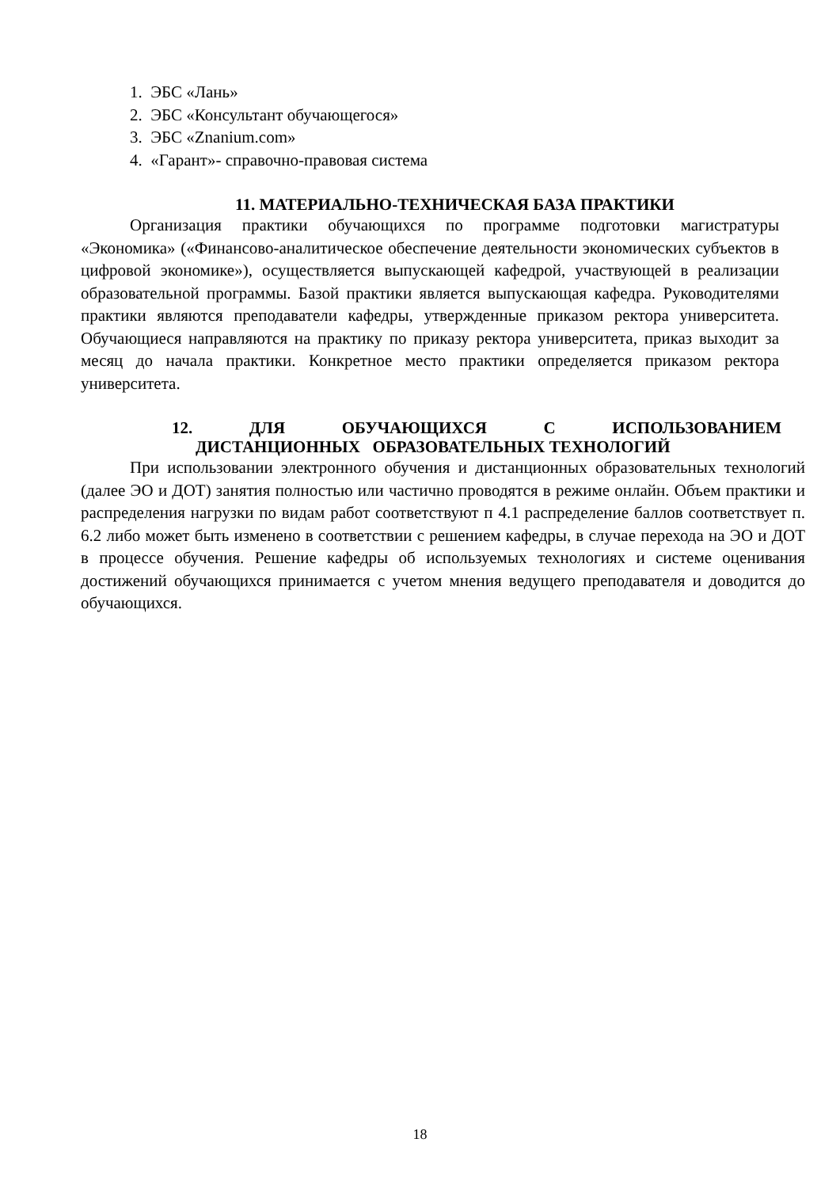1. ЭБС «Лань»
2. ЭБС «Консультант обучающегося»
3. ЭБС «Znanium.com»
4. «Гарант»- справочно-правовая система
11. МАТЕРИАЛЬНО-ТЕХНИЧЕСКАЯ БАЗА ПРАКТИКИ
Организация практики обучающихся по программе подготовки магистратуры «Экономика» («Финансово-аналитическое обеспечение деятельности экономических субъектов в цифровой экономике»), осуществляется выпускающей кафедрой, участвующей в реализации образовательной программы. Базой практики является выпускающая кафедра. Руководителями практики являются преподаватели кафедры, утвержденные приказом ректора университета. Обучающиеся направляются на практику по приказу ректора университета, приказ выходит за месяц до начала практики. Конкретное место практики определяется приказом ректора университета.
12. ДЛЯ ОБУЧАЮЩИХСЯ С ИСПОЛЬЗОВАНИЕМ
ДИСТАНЦИОННЫХ ОБРАЗОВАТЕЛЬНЫХ ТЕХНОЛОГИЙ
При использовании электронного обучения и дистанционных образовательных технологий (далее ЭО и ДОТ) занятия полностью или частично проводятся в режиме онлайн. Объем практики и распределения нагрузки по видам работ соответствуют п 4.1 распределение баллов соответствует п. 6.2 либо может быть изменено в соответствии с решением кафедры, в случае перехода на ЭО и ДОТ в процессе обучения. Решение кафедры об используемых технологиях и системе оценивания достижений обучающихся принимается с учетом мнения ведущего преподавателя и доводится до обучающихся.
18